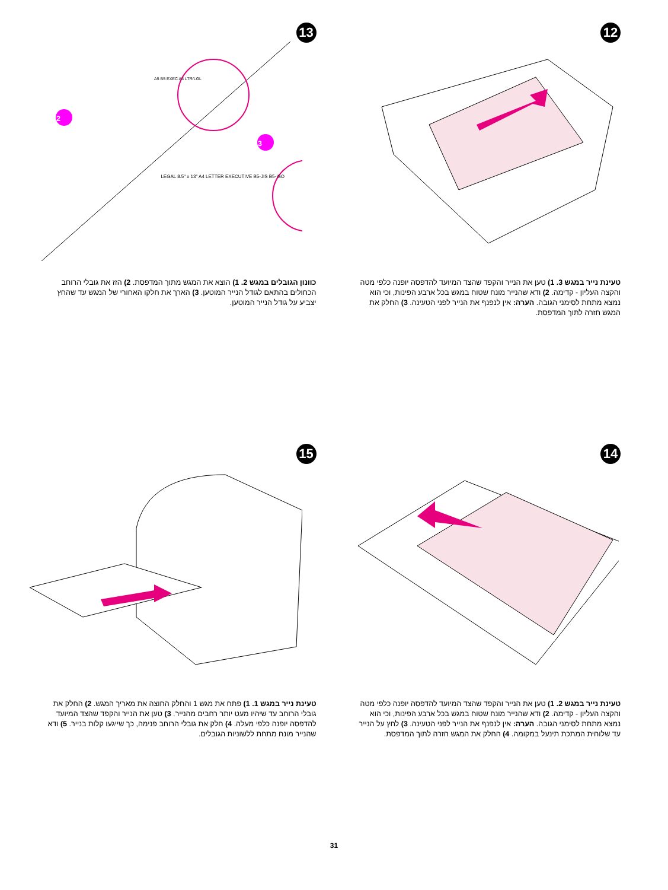12
טעינת נייר במגש 3. 1) טען את הנייר והקפד שהצד המיועד להדפסה יופנה כלפי מטה והקצה העליון - קדימה. 2) ודא שהנייר מונח שטוח במגש בכל ארבע הפינות, וכי הוא נמצא מתחת לסימני הגובה. הערה: אין לנפנף את הנייר לפני הטעינה. 3) החלק את המגש חזרה לתוך המדפסת.
13
2
3
A5 B5 EXEC A4 LTR/LGL
LEGAL 8.5" x 13" A4 LETTER EXECUTIVE B5-JIS B5-ISO
כוונון הגובלים במגש 2. 1) הוצא את המגש מתוך המדפסת. 2) הזז את גובלי הרוחב הכחולים בהתאם לגודל הנייר המוטען. 3) הארך את חלקו האחורי של המגש עד שהחץ יצביע על גודל הנייר המוטען.
14
טעינת נייר במגש 2. 1) טען את הנייר והקפד שהצד המיועד להדפסה יופנה כלפי מטה והקצה העליון - קדימה. 2) ודא שהנייר מונח שטוח במגש בכל ארבע הפינות, וכי הוא נמצא מתחת לסימני הגובה. הערה: אין לנפנף את הנייר לפני הטעינה. 3) לחץ על הנייר עד שלוחית המתכת תינעל במקומה. 4) החלק את המגש חזרה לתוך המדפסת.
15
טעינת נייר במגש 1. 1) פתח את מגש 1 והחלק החוצה את מאריך המגש. 2) החלק את גובלי הרוחב עד שיהיו מעט יותר רחבים מהנייר. 3) טען את הנייר והקפד שהצד המיועד להדפסה יופנה כלפי מעלה. 4) חלק את גובלי הרוחב פנימה, כך שייגעו קלות בנייר. 5) ודא שהנייר מונח מתחת ללשוניות הגובלים.
31